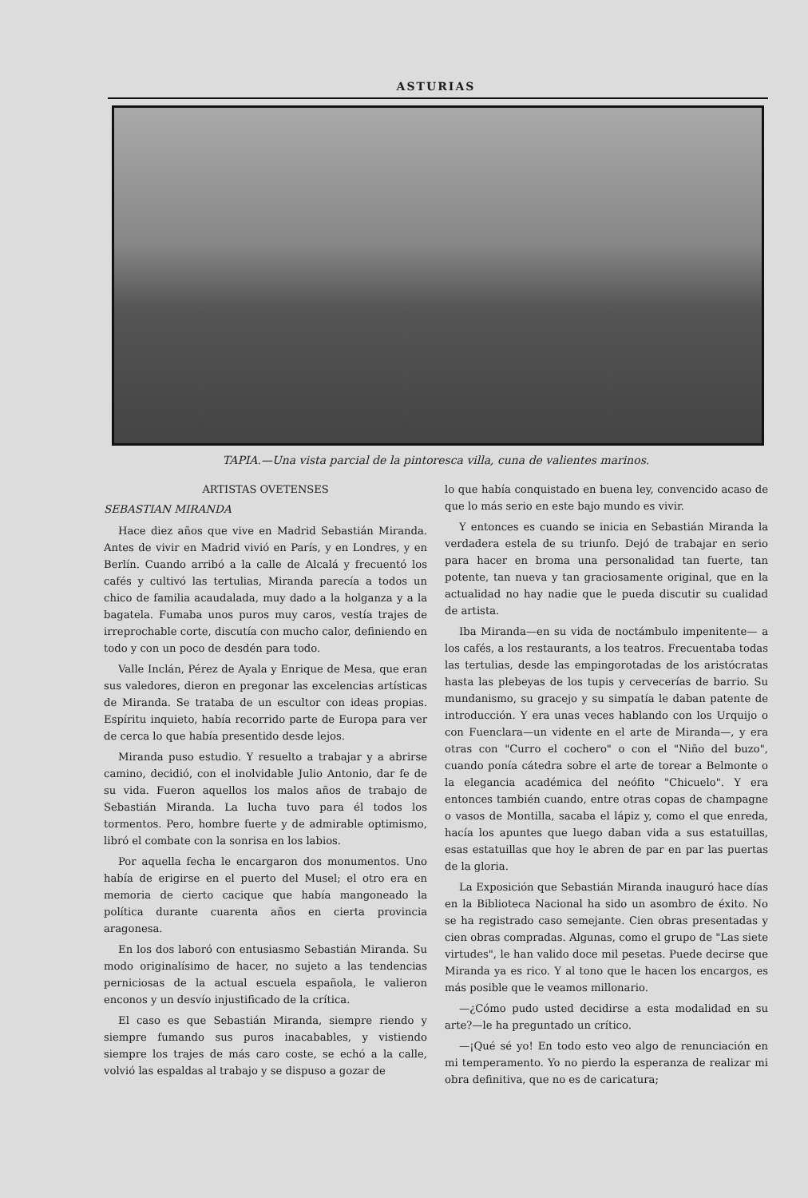ASTURIAS
TAPIA.—Una vista parcial de la pintoresca villa, cuna de valientes marinos.
ARTISTAS OVETENSES
SEBASTIAN MIRANDA
Hace diez años que vive en Madrid Sebastián Miranda. Antes de vivir en Madrid vivió en París, y en Londres, y en Berlín. Cuando arribó a la calle de Alcalá y frecuentó los cafés y cultivó las tertulias, Miranda parecía a todos un chico de familia acaudalada, muy dado a la holganza y a la bagatela. Fumaba unos puros muy caros, vestía trajes de irreprochable corte, discutía con mucho calor, definiendo en todo y con un poco de desdén para todo.
Valle Inclán, Pérez de Ayala y Enrique de Mesa, que eran sus valedores, dieron en pregonar las excelencias artísticas de Miranda. Se trataba de un escultor con ideas propias. Espíritu inquieto, había recorrido parte de Europa para ver de cerca lo que había presentido desde lejos.
Miranda puso estudio. Y resuelto a trabajar y a abrirse camino, decidió, con el inolvidable Julio Antonio, dar fe de su vida. Fueron aquellos los malos años de trabajo de Sebastián Miranda. La lucha tuvo para él todos los tormentos. Pero, hombre fuerte y de admirable optimismo, libró el combate con la sonrisa en los labios.
Por aquella fecha le encargaron dos monumentos. Uno había de erigirse en el puerto del Musel; el otro era en memoria de cierto cacique que había mangoneado la política durante cuarenta años en cierta provincia aragonesa.
En los dos laboró con entusiasmo Sebastián Miranda. Su modo originalísimo de hacer, no sujeto a las tendencias perniciosas de la actual escuela española, le valieron enconos y un desvío injustificado de la crítica.
El caso es que Sebastián Miranda, siempre riendo y siempre fumando sus puros inacabables, y vistiendo siempre los trajes de más caro coste, se echó a la calle, volvió las espaldas al trabajo y se dispuso a gozar de
lo que había conquistado en buena ley, convencido acaso de que lo más serio en este bajo mundo es vivir.
Y entonces es cuando se inicia en Sebastián Miranda la verdadera estela de su triunfo. Dejó de trabajar en serio para hacer en broma una personalidad tan fuerte, tan potente, tan nueva y tan graciosamente original, que en la actualidad no hay nadie que le pueda discutir su cualidad de artista.
Iba Miranda—en su vida de noctámbulo impenitente— a los cafés, a los restaurants, a los teatros. Frecuentaba todas las tertulias, desde las empingorotadas de los aristócratas hasta las plebeyas de los tupis y cervecerías de barrio. Su mundanismo, su gracejo y su simpatía le daban patente de introducción. Y era unas veces hablando con los Urquijo o con Fuenclara—un vidente en el arte de Miranda—, y era otras con "Curro el cochero" o con el "Niño del buzo", cuando ponía cátedra sobre el arte de torear a Belmonte o la elegancia académica del neófito "Chicuelo". Y era entonces también cuando, entre otras copas de champagne o vasos de Montilla, sacaba el lápiz y, como el que enreda, hacía los apuntes que luego daban vida a sus estatuillas, esas estatuillas que hoy le abren de par en par las puertas de la gloria.
La Exposición que Sebastián Miranda inauguró hace días en la Biblioteca Nacional ha sido un asombro de éxito. No se ha registrado caso semejante. Cien obras presentadas y cien obras compradas. Algunas, como el grupo de "Las siete virtudes", le han valido doce mil pesetas. Puede decirse que Miranda ya es rico. Y al tono que le hacen los encargos, es más posible que le veamos millonario.
—¿Cómo pudo usted decidirse a esta modalidad en su arte?—le ha preguntado un crítico.
—¡Qué sé yo! En todo esto veo algo de renunciación en mi temperamento. Yo no pierdo la esperanza de realizar mi obra definitiva, que no es de caricatura;